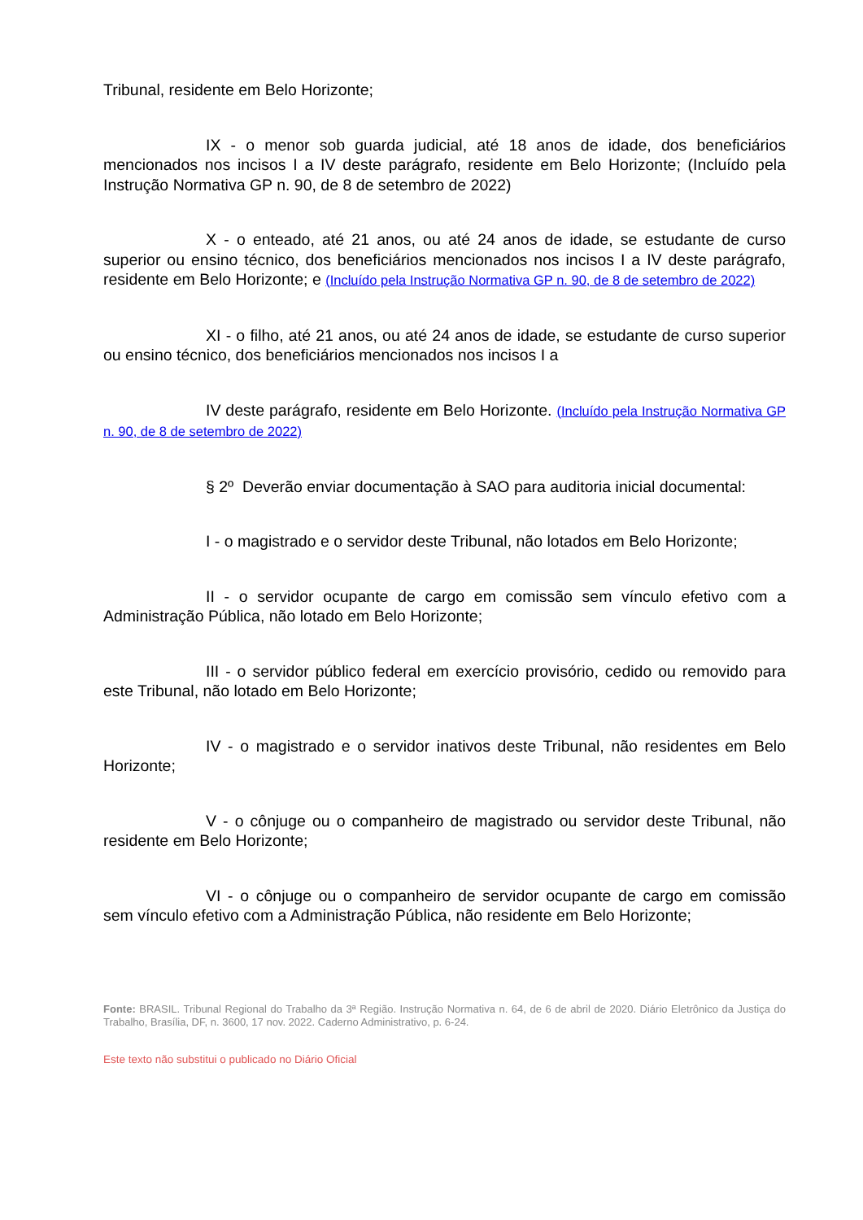Tribunal, residente em Belo Horizonte;
IX - o menor sob guarda judicial, até 18 anos de idade, dos beneficiários mencionados nos incisos I a IV deste parágrafo, residente em Belo Horizonte; (Incluído pela Instrução Normativa GP n. 90, de 8 de setembro de 2022)
X - o enteado, até 21 anos, ou até 24 anos de idade, se estudante de curso superior ou ensino técnico, dos beneficiários mencionados nos incisos I a IV deste parágrafo, residente em Belo Horizonte; e (Incluído pela Instrução Normativa GP n. 90, de 8 de setembro de 2022)
XI - o filho, até 21 anos, ou até 24 anos de idade, se estudante de curso superior ou ensino técnico, dos beneficiários mencionados nos incisos I a
IV deste parágrafo, residente em Belo Horizonte. (Incluído pela Instrução Normativa GP n. 90, de 8 de setembro de 2022)
§ 2º Deverão enviar documentação à SAO para auditoria inicial documental:
I - o magistrado e o servidor deste Tribunal, não lotados em Belo Horizonte;
II - o servidor ocupante de cargo em comissão sem vínculo efetivo com a Administração Pública, não lotado em Belo Horizonte;
III - o servidor público federal em exercício provisório, cedido ou removido para este Tribunal, não lotado em Belo Horizonte;
IV - o magistrado e o servidor inativos deste Tribunal, não residentes em Belo Horizonte;
V - o cônjuge ou o companheiro de magistrado ou servidor deste Tribunal, não residente em Belo Horizonte;
VI - o cônjuge ou o companheiro de servidor ocupante de cargo em comissão sem vínculo efetivo com a Administração Pública, não residente em Belo Horizonte;
Fonte: BRASIL. Tribunal Regional do Trabalho da 3ª Região. Instrução Normativa n. 64, de 6 de abril de 2020. Diário Eletrônico da Justiça do Trabalho, Brasília, DF, n. 3600, 17 nov. 2022. Caderno Administrativo, p. 6-24.
Este texto não substitui o publicado no Diário Oficial